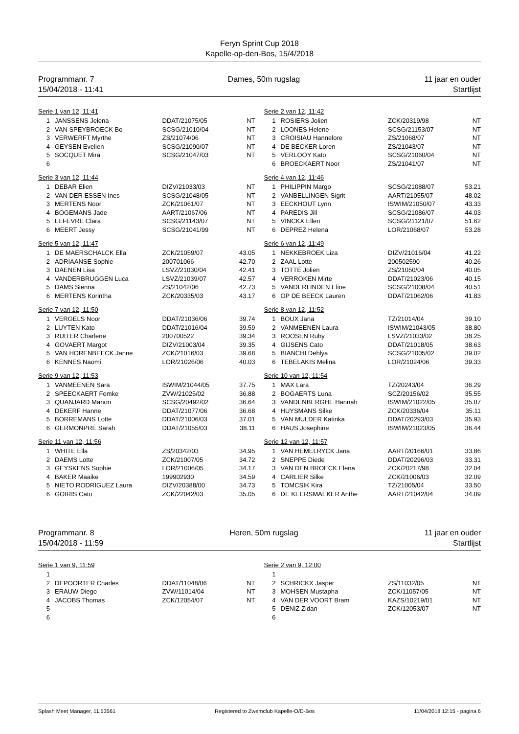Feryn Sprint Cup 2018
Kapelle-op-den-Bos, 15/4/2018
Programmanr. 7
15/04/2018 - 11:41
Dames, 50m rugslag 11 jaar en ouder
Startlijst
Serie 1 van 12, 11:41
| 1 | JANSSENS Jelena | DDAT/21075/05 | NT |
| 2 | VAN SPEYBROECK Bo | SCSG/21010/04 | NT |
| 3 | VERWERFT Myrthe | ZS/21074/06 | NT |
| 4 | GEYSEN Evelien | SCSG/21090/07 | NT |
| 5 | SOCQUET Mira | SCSG/21047/03 | NT |
| 6 | | | |
Serie 2 van 12, 11:42
| 1 | ROSIERS Jolien | ZCK/20319/98 | NT |
| 2 | LOONES Helene | SCSG/21153/07 | NT |
| 3 | CROISIAU Hannelore | ZS/21068/07 | NT |
| 4 | DE BECKER Loren | ZS/21043/07 | NT |
| 5 | VERLOOY Kato | SCSG/21060/04 | NT |
| 6 | BROECKAERT Noor | ZS/21041/07 | NT |
Serie 3 van 12, 11:44
| 1 | DEBAR Elien | DIZV/21033/03 | NT |
| 2 | VAN DER ESSEN Ines | SCSG/21048/05 | NT |
| 3 | MERTENS Noor | ZCK/21061/07 | NT |
| 4 | BOGEMANS Jade | AART/21067/06 | NT |
| 5 | LEFEVRE Clara | SCSG/21143/07 | NT |
| 6 | MEERT Jessy | SCSG/21041/99 | NT |
Serie 4 van 12, 11:46
| 1 | PHILIPPIN Margo | SCSG/21088/07 | 53.21 |
| 2 | VANBELLINGEN Sigrit | AART/21055/07 | 48.02 |
| 3 | EECKHOUT Lynn | ISWIM/21050/07 | 43.33 |
| 4 | PAREDIS Jill | SCSG/21086/07 | 44.03 |
| 5 | VINCKX Ellen | SCSG/21121/07 | 51.62 |
| 6 | DEPREZ Helena | LOR/21068/07 | 53.28 |
Serie 5 van 12, 11:47
| 1 | DE MAERSCHALCK Ella | ZCK/21059/07 | 43.05 |
| 2 | ADRIAANSE Sophie | 200701066 | 42.70 |
| 3 | DAENEN Lisa | LSVZ/21030/04 | 42.41 |
| 4 | VANDERBRUGGEN Luca | LSVZ/21039/07 | 42.57 |
| 5 | DAMS Sienna | ZS/21042/06 | 42.73 |
| 6 | MERTENS Korintha | ZCK/20335/03 | 43.17 |
Serie 6 van 12, 11:49
| 1 | NEKKEBROEK Liza | DIZV/21016/04 | 41.22 |
| 2 | ZAAL Lotte | 200502590 | 40.26 |
| 3 | TOTTÉ Jolien | ZS/21050/04 | 40.05 |
| 4 | VERROKEN Mirte | DDAT/21023/06 | 40.15 |
| 5 | VANDERLINDEN Eline | SCSG/21008/04 | 40.51 |
| 6 | OP DE BEECK Lauren | DDAT/21062/06 | 41.83 |
Serie 7 van 12, 11:50
| 1 | VERGELS Noor | DDAT/21036/06 | 39.74 |
| 2 | LUYTEN Kato | DDAT/21016/04 | 39.59 |
| 3 | RUITER Charlene | 200700522 | 39.34 |
| 4 | GOVAERT Margot | DIZV/21003/04 | 39.35 |
| 5 | VAN HORENBEECK Janne | ZCK/21016/03 | 39.68 |
| 6 | KENNES Naomi | LOR/21026/06 | 40.03 |
Serie 8 van 12, 11:52
| 1 | BOUX Jana | TZ/21014/04 | 39.10 |
| 2 | VANMEENEN Laura | ISWIM/21043/05 | 38.80 |
| 3 | ROOSEN Ruby | LSVZ/21033/02 | 38.25 |
| 4 | GIJSENS Cato | DDAT/21018/05 | 38.63 |
| 5 | BIANCHI Dehlya | SCSG/21005/02 | 39.02 |
| 6 | TEBELAKIS Melina | LOR/21024/06 | 39.33 |
Serie 9 van 12, 11:53
| 1 | VANMEENEN Sara | ISWIM/21044/05 | 37.75 |
| 2 | SPEECKAERT Femke | ZVW/21025/02 | 36.88 |
| 3 | QUANJARD Manon | SCSG/20492/02 | 36.64 |
| 4 | DEKERF Hanne | DDAT/21077/06 | 36.68 |
| 5 | BORREMANS Lotte | DDAT/21006/03 | 37.01 |
| 6 | GERMONPRÉ Sarah | DDAT/21055/03 | 38.11 |
Serie 10 van 12, 11:54
| 1 | MAX Lara | TZ/20243/04 | 36.29 |
| 2 | BOGAERTS Luna | SCZ/20156/02 | 35.55 |
| 3 | VANDENBERGHE Hannah | ISWIM/21022/05 | 35.07 |
| 4 | HUYSMANS Silke | ZCK/20336/04 | 35.11 |
| 5 | VAN MULDER Katinka | DDAT/20293/03 | 35.93 |
| 6 | HAUS Josephine | ISWIM/21023/05 | 36.44 |
Serie 11 van 12, 11:56
| 1 | WHITE Ella | ZS/20342/03 | 34.95 |
| 2 | DAEMS Lotte | ZCK/21007/05 | 34.72 |
| 3 | GEYSKENS Sophie | LOR/21006/05 | 34.17 |
| 4 | BAKER Maaike | 199902930 | 34.59 |
| 5 | NIETO RODRIGUEZ Laura | DIZV/20388/00 | 34.73 |
| 6 | GOIRIS Cato | ZCK/22042/03 | 35.05 |
Serie 12 van 12, 11:57
| 1 | VAN HEMELRYCK Jana | AART/20166/01 | 33.86 |
| 2 | SNEPPE Diede | DDAT/20296/03 | 33.31 |
| 3 | VAN DEN BROECK Elena | ZCK/20217/98 | 32.04 |
| 4 | CARLIER Silke | ZCK/21006/03 | 32.09 |
| 5 | TOMCSIK Kira | TZ/21005/04 | 33.50 |
| 6 | DE KEERSMAEKER Anthe | AART/21042/04 | 34.09 |
Programmanr. 8
15/04/2018 - 11:59
Heren, 50m rugslag 11 jaar en ouder
Startlijst
Serie 1 van 9, 11:59
| 1 | | | |
| 2 | DEPOORTER Charles | DDAT/11048/06 | NT |
| 3 | ERAUW Diego | ZVW/11014/04 | NT |
| 4 | JACOBS Thomas | ZCK/12054/07 | NT |
| 5 | | | |
| 6 | | | |
Serie 2 van 9, 12:00
| 1 | | | |
| 2 | SCHRICKX Jasper | ZS/11032/05 | NT |
| 3 | MOHSEN Mustapha | ZCK/11057/05 | NT |
| 4 | VAN DER VOORT Bram | KAZS/10219/01 | NT |
| 5 | DENIZ Zidan | ZCK/12053/07 | NT |
| 6 | | | |
Splash Meet Manager, 11.53561 Registered to Zwemclub Kapelle-O/D-Bos 11/04/2018 12:15 - pagina 6